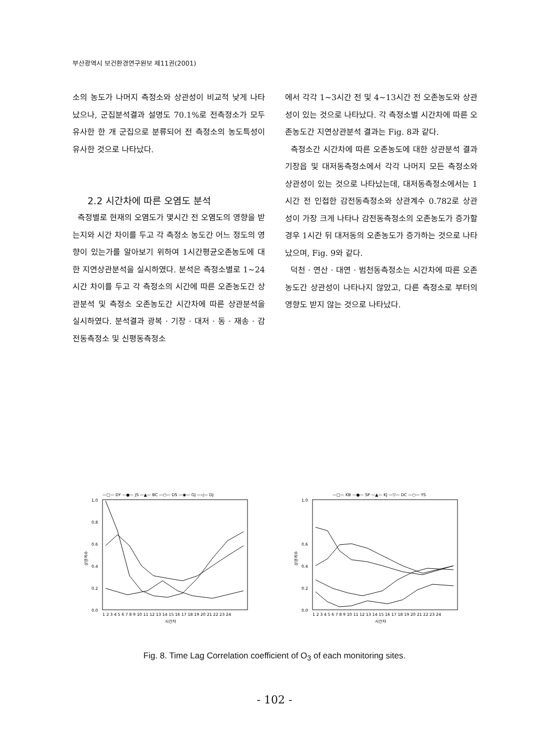부산광역시 보건환경연구원보 제11권(2001)
소의 농도가 나머지 측정소와 상관성이 비교적 낮게 나타났으나, 군집분석결과 설명도 70.1%로 전측정소가 모두 유사한 한 개 군집으로 분류되어 전 측정소의 농도특성이 유사한 것으로 나타났다.
2.2 시간차에 따른 오염도 분석
측정별로 현재의 오염도가 몇시간 전 오염도의 영향을 받는지와 시간 차이를 두고 각 측정소 농도간 어느 정도의 영향이 있는가를 알아보기 위하여 1시간평균오존농도에 대한 지연상관분석을 실시하였다. 분석은 측정소별로 1~24시간 차이를 두고 각 측정소의 시간에 따른 오존농도간 상관분석 및 측정소 오존농도간 시간차에 따른 상관분석을 실시하였다. 분석결과 광복 · 기장 · 대저 · 동 · 재송 · 감전동측정소 및 신평동측정소
에서 각각 1~3시간 전 및 4~13시간 전 오존농도와 상관성이 있는 것으로 나타났다. 각 측정소별 시간차에 따른 오존농도간 지연상관분석 결과는 Fig. 8과 같다.
측정소간 시간차에 따른 오존농도에 대한 상관분석 결과 기장읍 및 대저동측정소에서 각각 나머지 모든 측정소와 상관성이 있는 것으로 나타났는데, 대저동측정소에서는 1시간 전 인접한 감전동측정소와 상관계수 0.782로 상관성이 가장 크게 나타나 감전동측정소의 오존농도가 증가할 경우 1시간 뒤 대저동의 오존농도가 증가하는 것으로 나타났으며, Fig. 9와 같다.
덕천 · 연산 · 대연 · 범천동측정소는 시간차에 따른 오존농도간 상관성이 나타나지 않았고, 다른 측정소로 부터의 영향도 받지 않는 것으로 나타났다.
—□— DY —●— JS —▲— BC —○— DS —◉— GJ —◁— DJ
1.0
0.8
0.6
0.4
0.2
0.0
상관계수
1 2 3 4 5 6 7 8 9 10 11 12 13 14 15 16 17 18 19 20 21 22 23 24
시간차
—□— KB —●— SP —▲— KJ —▽— DC —○— YS
1.0
0.6
0.4
0.2
0.0
상관계수
1 2 3 4 5 6 7 8 9 10 11 12 13 14 15 16 17 18 19 20 21 22 23 24
시간차
Fig. 8. Time Lag Correlation coefficient of O<sub>3</sub> of each monitoring sites.
- 102 -